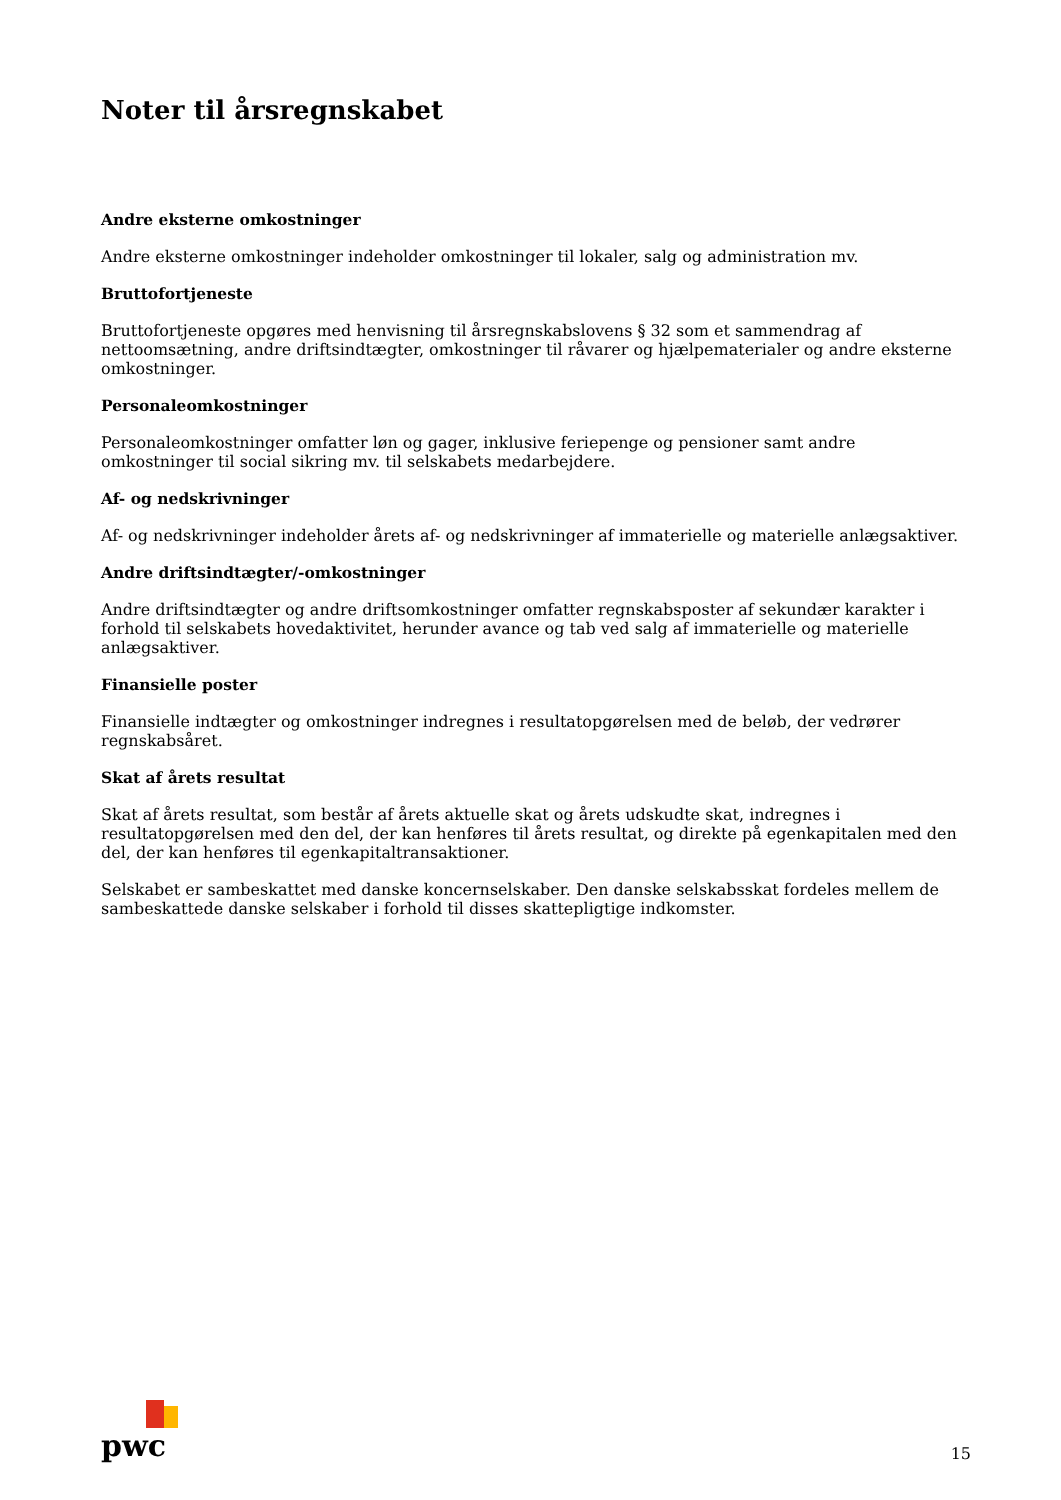Noter til årsregnskabet
Andre eksterne omkostninger
Andre eksterne omkostninger indeholder omkostninger til lokaler, salg og administration mv.
Bruttofortjeneste
Bruttofortjeneste opgøres med henvisning til årsregnskabslovens § 32 som et sammendrag af nettoomsætning, andre driftsindtægter, omkostninger til råvarer og hjælpematerialer og andre eksterne omkostninger.
Personaleomkostninger
Personaleomkostninger omfatter løn og gager, inklusive feriepenge og pensioner samt andre omkostninger til social sikring mv. til selskabets medarbejdere.
Af- og nedskrivninger
Af- og nedskrivninger indeholder årets af- og nedskrivninger af immaterielle og materielle anlægsaktiver.
Andre driftsindtægter/-omkostninger
Andre driftsindtægter og andre driftsomkostninger omfatter regnskabsposter af sekundær karakter i forhold til selskabets hovedaktivitet, herunder avance og tab ved salg af immaterielle og materielle anlægsaktiver.
Finansielle poster
Finansielle indtægter og omkostninger indregnes i resultatopgørelsen med de beløb, der vedrører regnskabsåret.
Skat af årets resultat
Skat af årets resultat, som består af årets aktuelle skat og årets udskudte skat, indregnes i resultatopgørelsen med den del, der kan henføres til årets resultat, og direkte på egenkapitalen med den del, der kan henføres til egenkapitaltransaktioner.
Selskabet er sambeskattet med danske koncernselskaber. Den danske selskabsskat fordeles mellem de sambeskattede danske selskaber i forhold til disses skattepligtige indkomster.
pwc
15